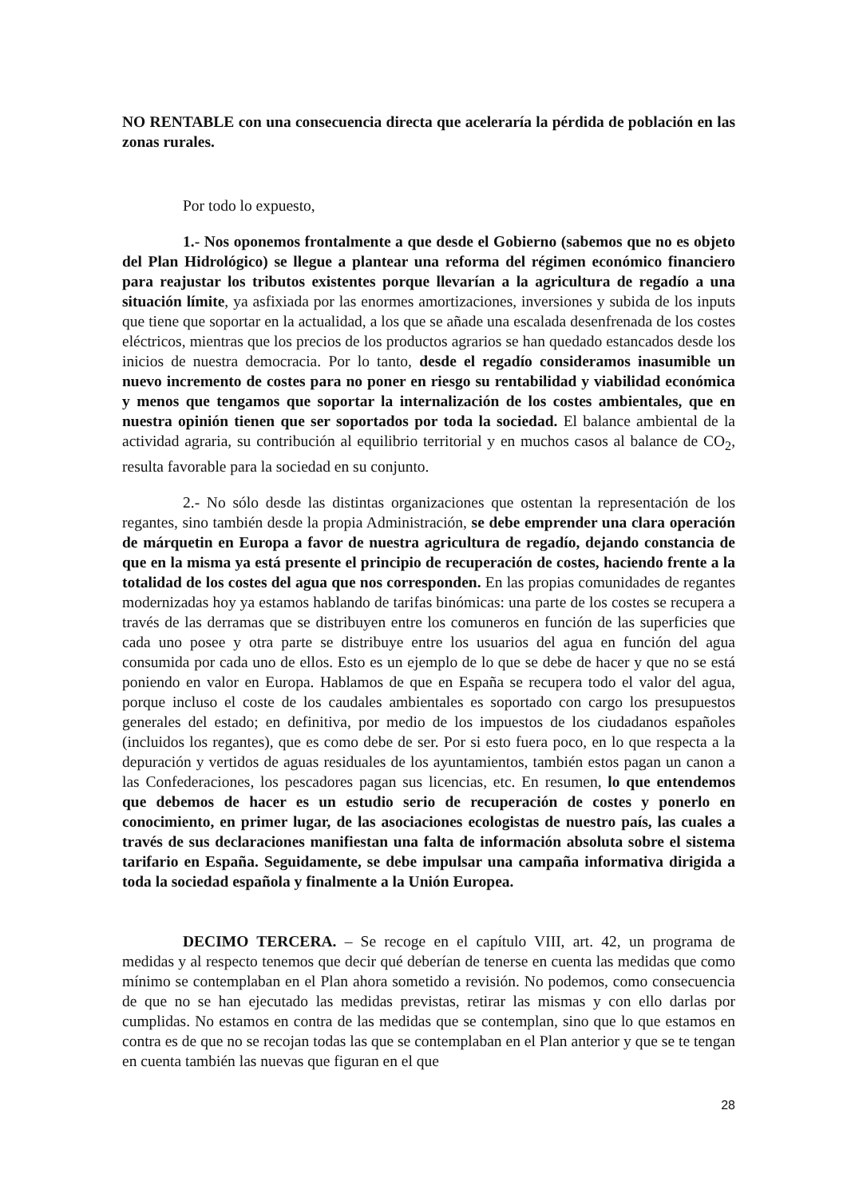NO RENTABLE con una consecuencia directa que aceleraría la pérdida de población en las zonas rurales.
Por todo lo expuesto,
1.- Nos oponemos frontalmente a que desde el Gobierno (sabemos que no es objeto del Plan Hidrológico) se llegue a plantear una reforma del régimen económico financiero para reajustar los tributos existentes porque llevarían a la agricultura de regadío a una situación límite, ya asfixiada por las enormes amortizaciones, inversiones y subida de los inputs que tiene que soportar en la actualidad, a los que se añade una escalada desenfrenada de los costes eléctricos, mientras que los precios de los productos agrarios se han quedado estancados desde los inicios de nuestra democracia. Por lo tanto, desde el regadío consideramos inasumible un nuevo incremento de costes para no poner en riesgo su rentabilidad y viabilidad económica y menos que tengamos que soportar la internalización de los costes ambientales, que en nuestra opinión tienen que ser soportados por toda la sociedad. El balance ambiental de la actividad agraria, su contribución al equilibrio territorial y en muchos casos al balance de CO<sub>2</sub>, resulta favorable para la sociedad en su conjunto.
2.- No sólo desde las distintas organizaciones que ostentan la representación de los regantes, sino también desde la propia Administración, se debe emprender una clara operación de márquetin en Europa a favor de nuestra agricultura de regadío, dejando constancia de que en la misma ya está presente el principio de recuperación de costes, haciendo frente a la totalidad de los costes del agua que nos corresponden. En las propias comunidades de regantes modernizadas hoy ya estamos hablando de tarifas binómicas: una parte de los costes se recupera a través de las derramas que se distribuyen entre los comuneros en función de las superficies que cada uno posee y otra parte se distribuye entre los usuarios del agua en función del agua consumida por cada uno de ellos. Esto es un ejemplo de lo que se debe de hacer y que no se está poniendo en valor en Europa. Hablamos de que en España se recupera todo el valor del agua, porque incluso el coste de los caudales ambientales es soportado con cargo los presupuestos generales del estado; en definitiva, por medio de los impuestos de los ciudadanos españoles (incluidos los regantes), que es como debe de ser. Por si esto fuera poco, en lo que respecta a la depuración y vertidos de aguas residuales de los ayuntamientos, también estos pagan un canon a las Confederaciones, los pescadores pagan sus licencias, etc. En resumen, lo que entendemos que debemos de hacer es un estudio serio de recuperación de costes y ponerlo en conocimiento, en primer lugar, de las asociaciones ecologistas de nuestro país, las cuales a través de sus declaraciones manifiestan una falta de información absoluta sobre el sistema tarifario en España. Seguidamente, se debe impulsar una campaña informativa dirigida a toda la sociedad española y finalmente a la Unión Europea.
DECIMO TERCERA. – Se recoge en el capítulo VIII, art. 42, un programa de medidas y al respecto tenemos que decir qué deberían de tenerse en cuenta las medidas que como mínimo se contemplaban en el Plan ahora sometido a revisión. No podemos, como consecuencia de que no se han ejecutado las medidas previstas, retirar las mismas y con ello darlas por cumplidas. No estamos en contra de las medidas que se contemplan, sino que lo que estamos en contra es de que no se recojan todas las que se contemplaban en el Plan anterior y que se te tengan en cuenta también las nuevas que figuran en el que
28